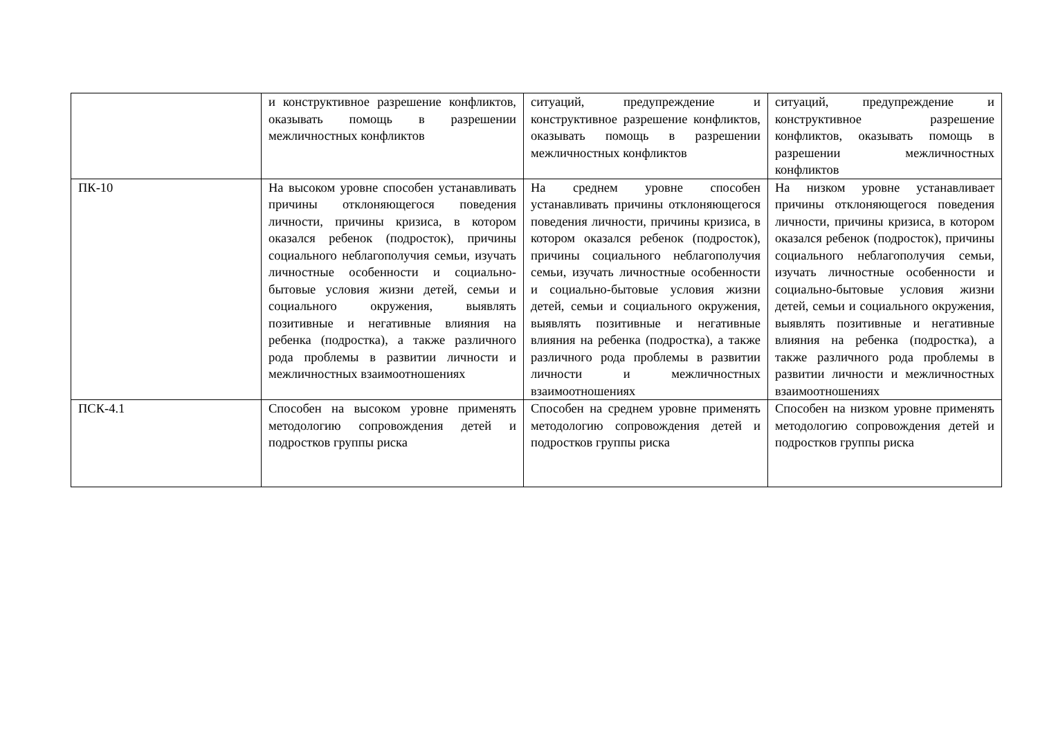| | и конструктивное разрешение конфликтов, оказывать помощь в разрешении межличностных конфликтов | ситуаций, предупреждение и конструктивное разрешение конфликтов, оказывать помощь в разрешении межличностных конфликтов | ситуаций, предупреждение и конструктивное разрешение конфликтов, оказывать помощь в разрешении межличностных конфликтов |
| ПК-10 | На высоком уровне способен устанавливать причины отклоняющегося поведения личности, причины кризиса, в котором оказался ребенок (подросток), причины социального неблагополучия семьи, изучать личностные особенности и социально-бытовые условия жизни детей, семьи и социального окружения, выявлять позитивные и негативные влияния на ребенка (подростка), а также различного рода проблемы в развитии личности и межличностных взаимоотношениях | На среднем уровне способен устанавливать причины отклоняющегося поведения личности, причины кризиса, в котором оказался ребенок (подросток), причины социального неблагополучия семьи, изучать личностные особенности и социально-бытовые условия жизни детей, семьи и социального окружения, выявлять позитивные и негативные влияния на ребенка (подростка), а также различного рода проблемы в развитии личности и межличностных взаимоотношениях | На низком уровне устанавливает причины отклоняющегося поведения личности, причины кризиса, в котором оказался ребенок (подросток), причины социального неблагополучия семьи, изучать личностные особенности и социально-бытовые условия жизни детей, семьи и социального окружения, выявлять позитивные и негативные влияния на ребенка (подростка), а также различного рода проблемы в развитии личности и межличностных взаимоотношениях |
| ПСК-4.1 | Способен на высоком уровне применять методологию сопровождения детей и подростков группы риска | Способен на среднем уровне применять методологию сопровождения детей и подростков группы риска | Способен на низком уровне применять методологию сопровождения детей и подростков группы риска |